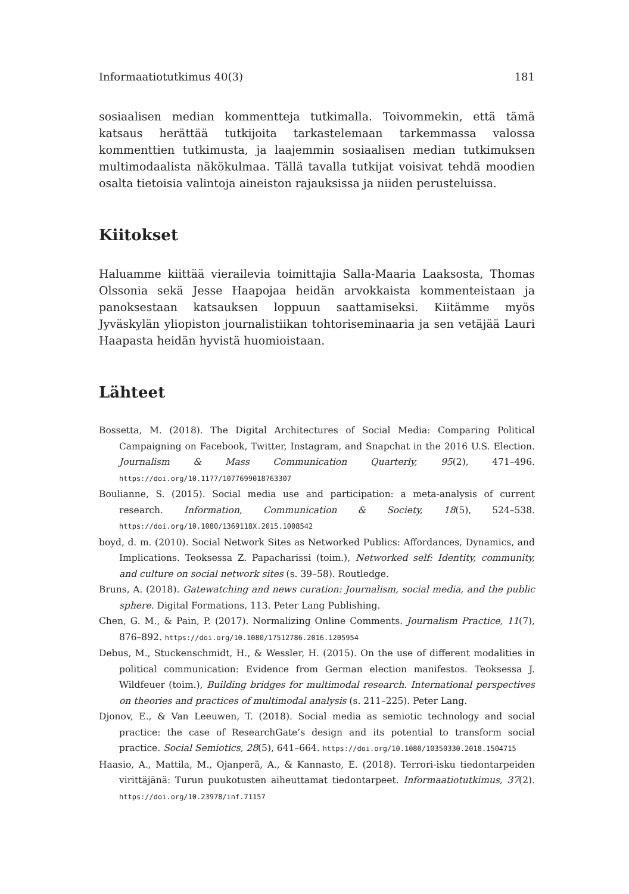Informaatiotutkimus 40(3) 181
sosiaalisen median kommentteja tutkimalla. Toivommekin, että tämä katsaus herättää tutkijoita tarkastelemaan tarkemmassa valossa kommenttien tutkimusta, ja laajemmin sosiaalisen median tutkimuksen multimodaalista näkökulmaa. Tällä tavalla tutkijat voisivat tehdä moodien osalta tietoisia valintoja aineiston rajauksissa ja niiden perusteluissa.
Kiitokset
Haluamme kiittää vierailevia toimittajia Salla-Maaria Laaksosta, Thomas Olssonia sekä Jesse Haapojaa heidän arvokkaista kommenteistaan ja panoksestaan katsauksen loppuun saattamiseksi. Kiitämme myös Jyväskylän yliopiston journalistiikan tohtoriseminaaria ja sen vetäjää Lauri Haapasta heidän hyvistä huomioistaan.
Lähteet
Bossetta, M. (2018). The Digital Architectures of Social Media: Comparing Political Campaigning on Facebook, Twitter, Instagram, and Snapchat in the 2016 U.S. Election. Journalism & Mass Communication Quarterly, 95(2), 471–496. https://doi.org/10.1177/1077699018763307
Boulianne, S. (2015). Social media use and participation: a meta-analysis of current research. Information, Communication & Society, 18(5), 524–538. https://doi.org/10.1080/1369118X.2015.1008542
boyd, d. m. (2010). Social Network Sites as Networked Publics: Affordances, Dynamics, and Implications. Teoksessa Z. Papacharissi (toim.), Networked self: Identity, community, and culture on social network sites (s. 39–58). Routledge.
Bruns, A. (2018). Gatewatching and news curation: Journalism, social media, and the public sphere. Digital Formations, 113. Peter Lang Publishing.
Chen, G. M., & Pain, P. (2017). Normalizing Online Comments. Journalism Practice, 11(7), 876–892. https://doi.org/10.1080/17512786.2016.1205954
Debus, M., Stuckenschmidt, H., & Wessler, H. (2015). On the use of different modalities in political communication: Evidence from German election manifestos. Teoksessa J. Wildfeuer (toim.), Building bridges for multimodal research. International perspectives on theories and practices of multimodal analysis (s. 211–225). Peter Lang.
Djonov, E., & Van Leeuwen, T. (2018). Social media as semiotic technology and social practice: the case of ResearchGate’s design and its potential to transform social practice. Social Semiotics, 28(5), 641–664. https://doi.org/10.1080/10350330.2018.1504715
Haasio, A., Mattila, M., Ojanperä, A., & Kannasto, E. (2018). Terrori-isku tiedontarpeiden virittäjänä: Turun puukotusten aiheuttamat tiedontarpeet. Informaatiotutkimus, 37(2). https://doi.org/10.23978/inf.71157